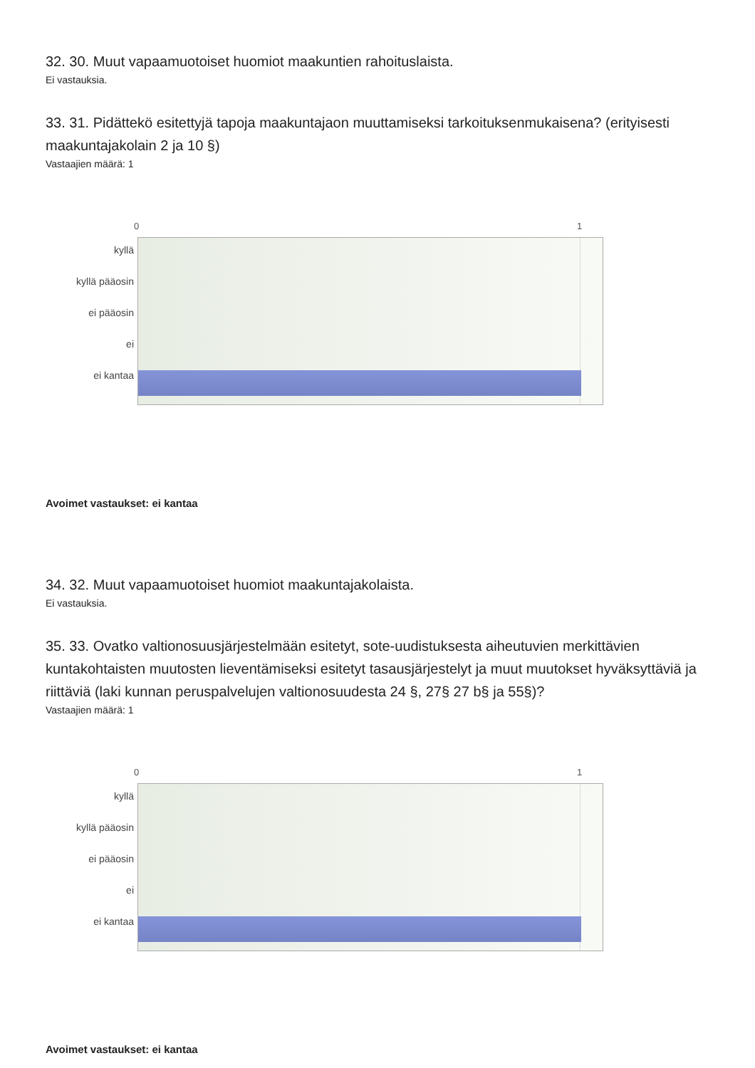32. 30. Muut vapaamuotoiset huomiot maakuntien rahoituslaista.
Ei vastauksia.
33. 31. Pidättekö esitettyjä tapoja maakuntajaon muuttamiseksi tarkoituksenmukaisena? (erityisesti maakuntajakolain 2 ja 10 §)
Vastaajien määrä: 1
0 1
kyllä
kyllä pääosin
ei pääosin
ei
ei kantaa
Avoimet vastaukset: ei kantaa
34. 32. Muut vapaamuotoiset huomiot maakuntajakolaista.
Ei vastauksia.
35. 33. Ovatko valtionosuusjärjestelmään esitetyt, sote-uudistuksesta aiheutuvien merkittävien kuntakohtaisten muutosten lieventämiseksi esitetyt tasausjärjestelyt ja muut muutokset hyväksyttäviä ja riittäviä (laki kunnan peruspalvelujen valtionosuudesta 24 §, 27§ 27 b§ ja 55§)?
Vastaajien määrä: 1
0 1
kyllä
kyllä pääosin
ei pääosin
ei
ei kantaa
Avoimet vastaukset: ei kantaa